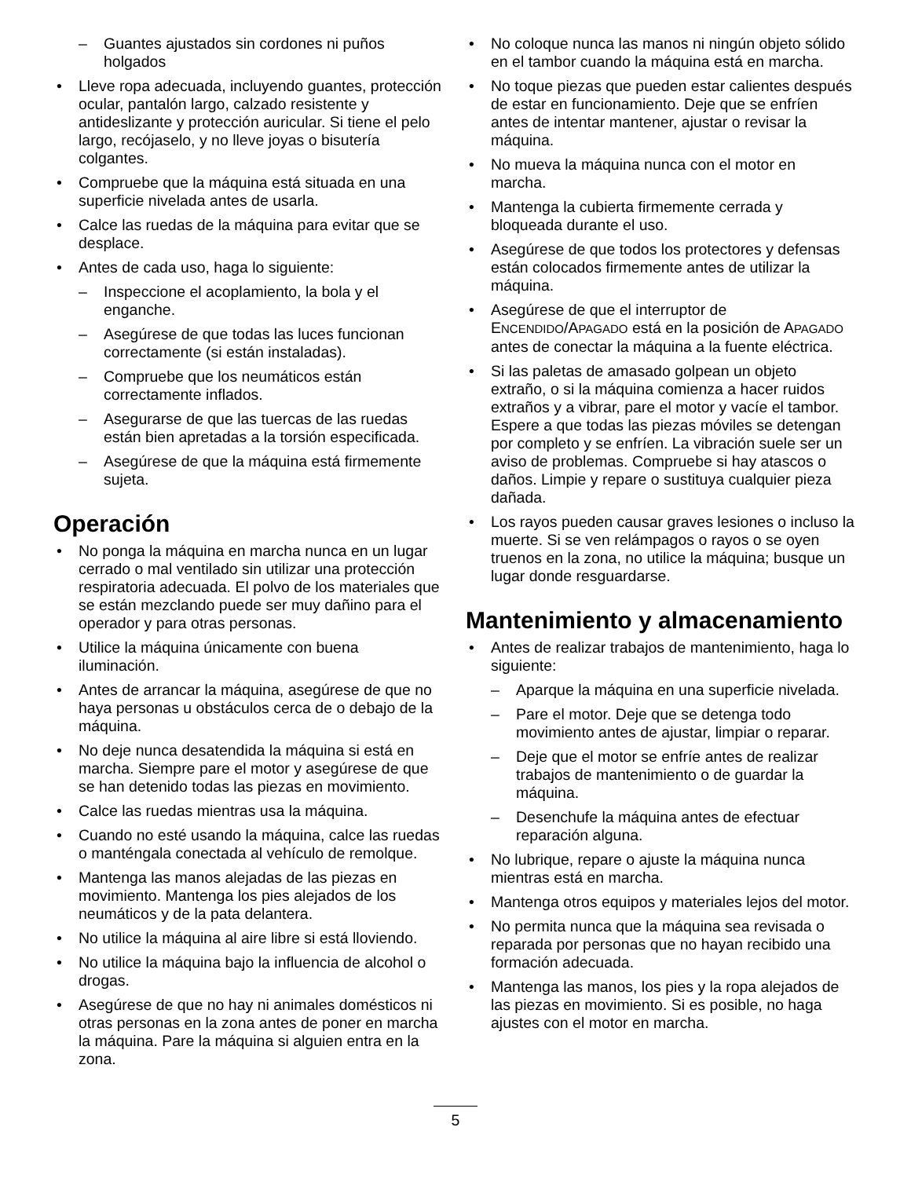Guantes ajustados sin cordones ni puños holgados
Lleve ropa adecuada, incluyendo guantes, protección ocular, pantalón largo, calzado resistente y antideslizante y protección auricular. Si tiene el pelo largo, recójaselo, y no lleve joyas o bisutería colgantes.
Compruebe que la máquina está situada en una superficie nivelada antes de usarla.
Calce las ruedas de la máquina para evitar que se desplace.
Antes de cada uso, haga lo siguiente:
Inspeccione el acoplamiento, la bola y el enganche.
Asegúrese de que todas las luces funcionan correctamente (si están instaladas).
Compruebe que los neumáticos están correctamente inflados.
Asegurarse de que las tuercas de las ruedas están bien apretadas a la torsión especificada.
Asegúrese de que la máquina está firmemente sujeta.
Operación
No ponga la máquina en marcha nunca en un lugar cerrado o mal ventilado sin utilizar una protección respiratoria adecuada. El polvo de los materiales que se están mezclando puede ser muy dañino para el operador y para otras personas.
Utilice la máquina únicamente con buena iluminación.
Antes de arrancar la máquina, asegúrese de que no haya personas u obstáculos cerca de o debajo de la máquina.
No deje nunca desatendida la máquina si está en marcha. Siempre pare el motor y asegúrese de que se han detenido todas las piezas en movimiento.
Calce las ruedas mientras usa la máquina.
Cuando no esté usando la máquina, calce las ruedas o manténgala conectada al vehículo de remolque.
Mantenga las manos alejadas de las piezas en movimiento. Mantenga los pies alejados de los neumáticos y de la pata delantera.
No utilice la máquina al aire libre si está lloviendo.
No utilice la máquina bajo la influencia de alcohol o drogas.
Asegúrese de que no hay ni animales domésticos ni otras personas en la zona antes de poner en marcha la máquina. Pare la máquina si alguien entra en la zona.
No coloque nunca las manos ni ningún objeto sólido en el tambor cuando la máquina está en marcha.
No toque piezas que pueden estar calientes después de estar en funcionamiento. Deje que se enfríen antes de intentar mantener, ajustar o revisar la máquina.
No mueva la máquina nunca con el motor en marcha.
Mantenga la cubierta firmemente cerrada y bloqueada durante el uso.
Asegúrese de que todos los protectores y defensas están colocados firmemente antes de utilizar la máquina.
Asegúrese de que el interruptor de ENCENDIDO/APAGADO está en la posición de APAGADO antes de conectar la máquina a la fuente eléctrica.
Si las paletas de amasado golpean un objeto extraño, o si la máquina comienza a hacer ruidos extraños y a vibrar, pare el motor y vacíe el tambor. Espere a que todas las piezas móviles se detengan por completo y se enfríen. La vibración suele ser un aviso de problemas. Compruebe si hay atascos o daños. Limpie y repare o sustituya cualquier pieza dañada.
Los rayos pueden causar graves lesiones o incluso la muerte. Si se ven relámpagos o rayos o se oyen truenos en la zona, no utilice la máquina; busque un lugar donde resguardarse.
Mantenimiento y almacenamiento
Antes de realizar trabajos de mantenimiento, haga lo siguiente:
Aparque la máquina en una superficie nivelada.
Pare el motor. Deje que se detenga todo movimiento antes de ajustar, limpiar o reparar.
Deje que el motor se enfríe antes de realizar trabajos de mantenimiento o de guardar la máquina.
Desenchufe la máquina antes de efectuar reparación alguna.
No lubrique, repare o ajuste la máquina nunca mientras está en marcha.
Mantenga otros equipos y materiales lejos del motor.
No permita nunca que la máquina sea revisada o reparada por personas que no hayan recibido una formación adecuada.
Mantenga las manos, los pies y la ropa alejados de las piezas en movimiento. Si es posible, no haga ajustes con el motor en marcha.
5